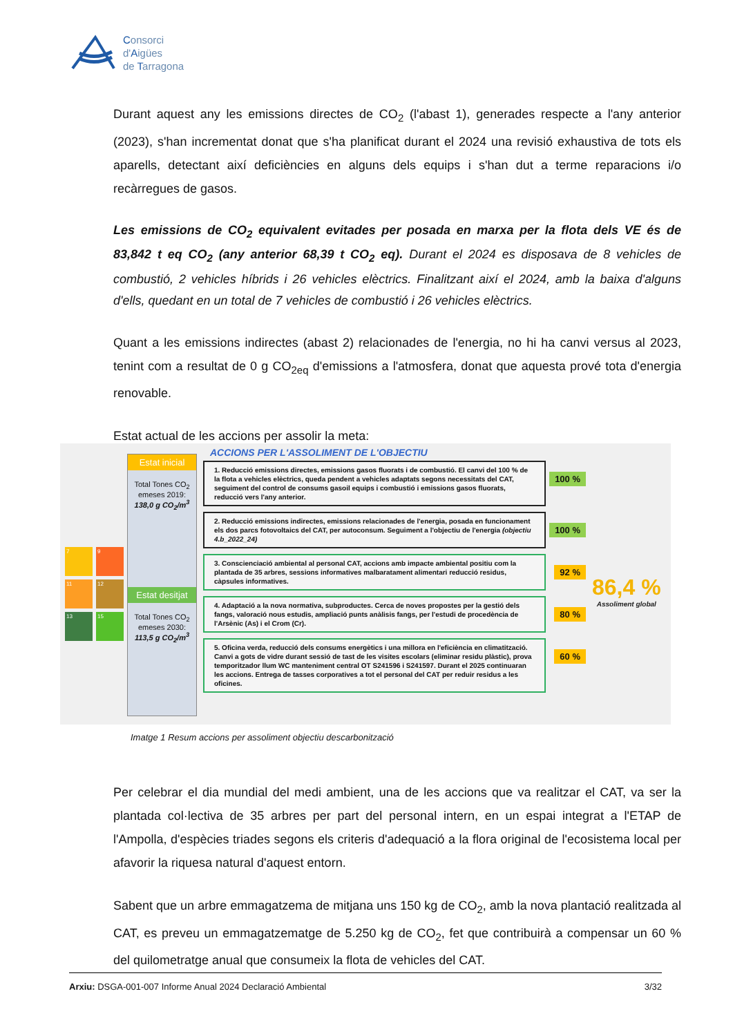Consorci
d'Aigües
de Tarragona
Durant aquest any les emissions directes de CO<sub>2</sub> (l'abast 1), generades respecte a l'any anterior (2023), s'han incrementat donat que s'ha planificat durant el 2024 una revisió exhaustiva de tots els aparells, detectant així deficiències en alguns dels equips i s'han dut a terme reparacions i/o recàrregues de gasos.
Les emissions de CO<sub>2</sub> equivalent evitades per posada en marxa per la flota dels VE és de 83,842 t eq CO<sub>2</sub> (any anterior 68,39 t CO<sub>2</sub> eq). Durant el 2024 es disposava de 8 vehicles de combustió, 2 vehicles híbrids i 26 vehicles elèctrics. Finalitzant així el 2024, amb la baixa d'alguns d'ells, quedant en un total de 7 vehicles de combustió i 26 vehicles elèctrics.
Quant a les emissions indirectes (abast 2) relacionades de l'energia, no hi ha canvi versus al 2023, tenint com a resultat de 0 g CO<sub>2eq</sub> d'emissions a l'atmosfera, donat que aquesta prové tota d'energia renovable.
Estat actual de les accions per assolir la meta:
7
9
11
12
13
15
Estat inicial
Total Tones CO<sub>2</sub> emeses 2019:
138,0 g CO<sub>2</sub>/m<sup>3</sup>
Estat desitjat
Total Tones CO<sub>2</sub> emeses 2030:
113,5 g CO<sub>2</sub>/m<sup>3</sup>
ACCIONS PER L'ASSOLIMENT DE L'OBJECTIU
1. Reducció emissions directes, emissions gasos fluorats i de combustió. El canvi del 100 % de la flota a vehicles elèctrics, queda pendent a vehicles adaptats segons necessitats del CAT, seguiment del control de consums gasoil equips i combustió i emissions gasos fluorats, reducció vers l'any anterior.
100 %
2. Reducció emissions indirectes, emissions relacionades de l'energia, posada en funcionament els dos parcs fotovoltaics del CAT, per autoconsum. Seguiment a l'objectiu de l'energia (objectiu 4.b_2022_24)
100 %
3. Conscienciació ambiental al personal CAT, accions amb impacte ambiental positiu com la plantada de 35 arbres, sessions informatives malbaratament alimentari reducció residus, càpsules informatives.
92 %
4. Adaptació a la nova normativa, subproductes. Cerca de noves propostes per la gestió dels fangs, valoració nous estudis, ampliació punts anàlisis fangs, per l'estudi de procedència de l'Arsènic (As) i el Crom (Cr).
80 %
5. Oficina verda, reducció dels consums energètics i una millora en l'eficiència en climatització. Canvi a gots de vidre durant sessió de tast de les visites escolars (eliminar residu plàstic), prova temporitzador llum WC manteniment central OT S241596 i S241597. Durant el 2025 continuaran les accions. Entrega de tasses corporatives a tot el personal del CAT per reduir residus a les oficines.
60 %
86,4 %
Assoliment global
Imatge 1 Resum accions per assoliment objectiu descarbonització
Per celebrar el dia mundial del medi ambient, una de les accions que va realitzar el CAT, va ser la plantada col·lectiva de 35 arbres per part del personal intern, en un espai integrat a l'ETAP de l'Ampolla, d'espècies triades segons els criteris d'adequació a la flora original de l'ecosistema local per afavorir la riquesa natural d'aquest entorn.
Sabent que un arbre emmagatzema de mitjana uns 150 kg de CO<sub>2</sub>, amb la nova plantació realitzada al CAT, es preveu un emmagatzematge de 5.250 kg de CO<sub>2</sub>, fet que contribuirà a compensar un 60 % del quilometratge anual que consumeix la flota de vehicles del CAT.
Arxiu: DSGA-001-007 Informe Anual 2024 Declaració Ambiental 3/32